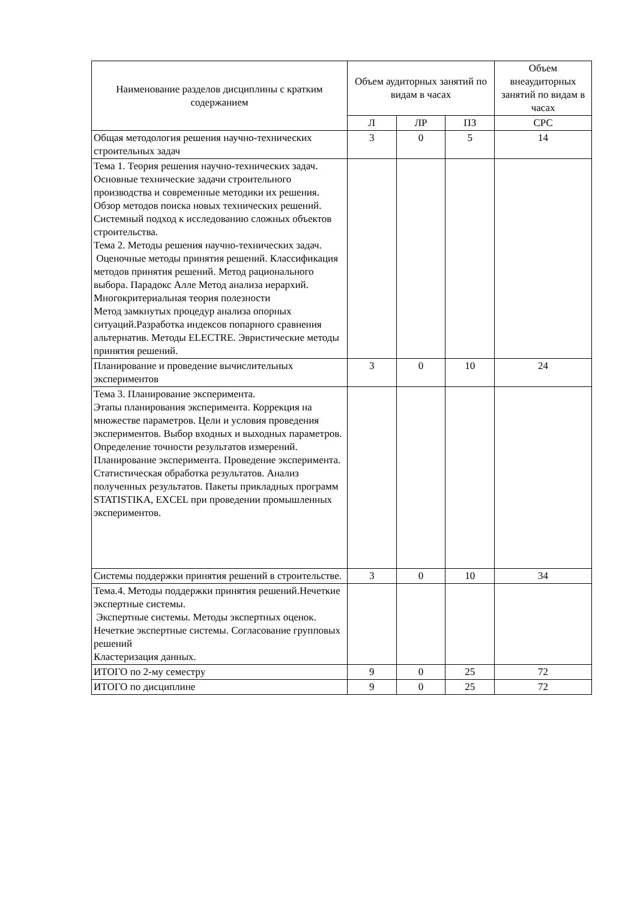| Наименование разделов дисциплины с кратким содержанием | Объем аудиторных занятий по видам в часах | | | Объем внеаудиторных занятий по видам в часах |
| --- | --- | --- | --- | --- |
| | Л | ЛР | ПЗ | СРС |
| Общая методология решения научно-технических строительных задач | 3 | 0 | 5 | 14 |
| Тема 1. Теория решения научно-технических задач. Основные технические задачи строительного производства и современные методики их решения. Обзор методов поиска новых технических решений. Системный подход к исследованию сложных объектов строительства. Тема 2. Методы решения научно-технических задач. Оценочные методы принятия решений. Классификация методов принятия решений. Метод рационального выбора. Парадокс Алле Метод анализа иерархий. Многокритериальная теория полезности Метод замкнутых процедур анализа опорных ситуаций.Разработка индексов попарного сравнения альтернатив. Методы ELECTRE. Эвристические методы принятия решений. | | | | |
| Планирование и проведение вычислительных экспериментов | 3 | 0 | 10 | 24 |
| Тема 3. Планирование эксперимента. Этапы планирования эксперимента. Коррекция на множестве параметров. Цели и условия проведения экспериментов. Выбор входных и выходных параметров. Определение точности результатов измерений. Планирование эксперимента. Проведение эксперимента. Статистическая обработка результатов. Анализ полученных результатов. Пакеты прикладных программ STATISTIKA, EXCEL при проведении промышленных экспериментов. | | | | |
| Системы поддержки принятия решений в строительстве. | 3 | 0 | 10 | 34 |
| Тема.4. Методы поддержки принятия решений.Нечеткие экспертные системы. Экспертные системы. Методы экспертных оценок. Нечеткие экспертные системы. Согласование групповых решений Кластеризация данных. | | | | |
| ИТОГО по 2-му семестру | 9 | 0 | 25 | 72 |
| ИТОГО по дисциплине | 9 | 0 | 25 | 72 |